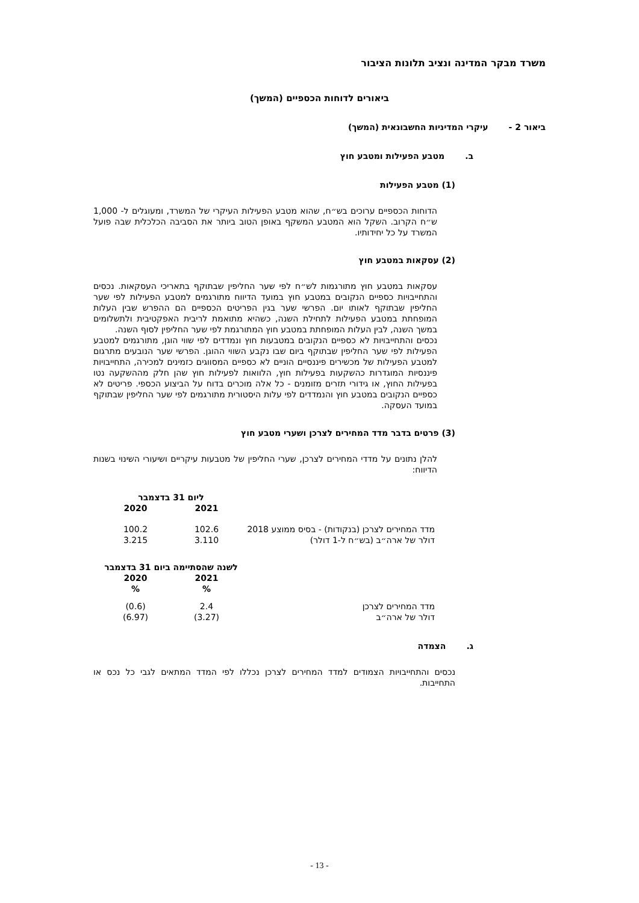משרד מבקר המדינה ונציב תלונות הציבור
ביאורים לדוחות הכספיים (המשך)
ביאור 2 - עיקרי המדיניות החשבונאית (המשך)
ב. מטבע הפעילות ומטבע חוץ
(1) מטבע הפעילות
הדוחות הכספיים ערוכים בש״ח, שהוא מטבע הפעילות העיקרי של המשרד, ומעוגלים ל- 1,000 ש״ח הקרוב. השקל הוא המטבע המשקף באופן הטוב ביותר את הסביבה הכלכלית שבה פועל המשרד על כל יחידותיו.
(2) עסקאות במטבע חוץ
עסקאות במטבע חוץ מתורגמות לש״ח לפי שער החליפין שבתוקף בתאריכי העסקאות. נכסים והתחייבויות כספיים הנקובים במטבע חוץ במועד הדיווח מתורגמים למטבע הפעילות לפי שער החליפין שבתוקף לאותו יום. הפרשי שער בגין הפריטים הכספיים הם ההפרש שבין העלות המופחתת במטבע הפעילות לתחילת השנה, כשהיא מתואמת לריבית האפקטיבית ולתשלומים במשך השנה, לבין העלות המופחתת במטבע חוץ המתורגמת לפי שער החליפין לסוף השנה.
נכסים והתחייבויות לא כספיים הנקובים במטבעות חוץ ונמדדים לפי שווי הוגן, מתורגמים למטבע הפעילות לפי שער החליפין שבתוקף ביום שבו נקבע השווי ההוגן. הפרשי שער הנובעים מתרגום למטבע הפעילות של מכשירים פיננסיים הוניים לא כספיים המסווגים כזמינים למכירה, התחייבויות פיננסיות המוגדרות כהשקעות בפעילות חוץ, הלוואות לפעילות חוץ שהן חלק מההשקעה נטו בפעילות החוץ, או גידורי תזרים מזומנים - כל אלה מוכרים בדוח על הביצוע הכספי. פריטים לא כספיים הנקובים במטבע חוץ והנמדדים לפי עלות היסטורית מתורגמים לפי שער החליפין שבתוקף במועד העסקה.
(3) פרטים בדבר מדד המחירים לצרכן ושערי מטבע חוץ
להלן נתונים על מדדי המחירים לצרכן, שערי החליפין של מטבעות עיקריים ושיעורי השינוי בשנות הדיווח:
| | ליום 31 בדצמבר | |
| | 2021 | 2020 |
| מדד המחירים לצרכן (בנקודות) - בסיס ממוצע 2018 | 102.6 | 100.2 |
| דולר של ארה״ב (בש״ח ל-1 דולר) | 3.110 | 3.215 |
| | לשנה שהסתיימה ביום 31 בדצמבר | |
| | 2021 | 2020 |
| | % | % |
| מדד המחירים לצרכן | 2.4 | (0.6) |
| דולר של ארה״ב | (3.27) | (6.97) |
ג. הצמדה
נכסים והתחייבויות הצמודים למדד המחירים לצרכן נכללו לפי המדד המתאים לגבי כל נכס או התחייבות.
- 13 -